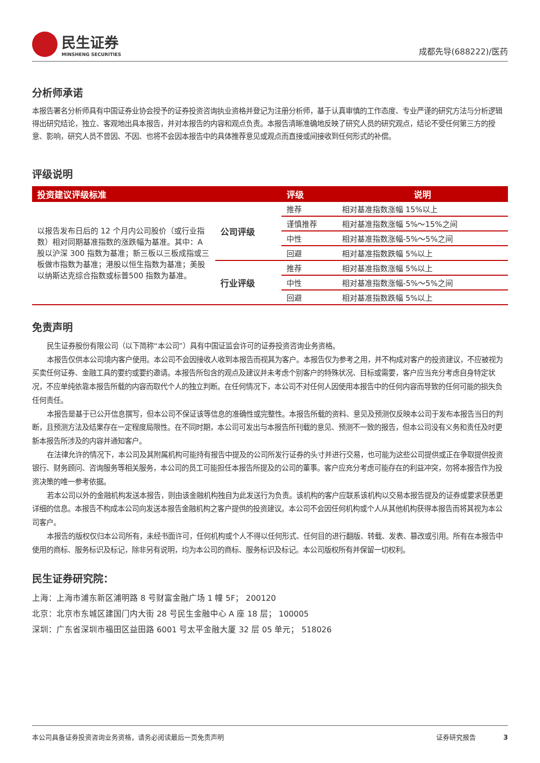民生证券
MINSHENG SECURITIES
成都先导(688222)/医药
分析师承诺
本报告署名分析师具有中国证券业协会授予的证券投资咨询执业资格并登记为注册分析师，基于认真审慎的工作态度、专业严谨的研究方法与分析逻辑得出研究结论，独立、客观地出具本报告，并对本报告的内容和观点负责。本报告清晰准确地反映了研究人员的研究观点，结论不受任何第三方的授意、影响，研究人员不曾因、不因、也将不会因本报告中的具体推荐意见或观点而直接或间接收到任何形式的补偿。
评级说明
| 投资建议评级标准 | | 评级 | 说明 |
| --- | --- | --- | --- |
| 以报告发布日后的 12 个月内公司股价（或行业指数）相对同期基准指数的涨跌幅为基准。其中：A 股以沪深 300 指数为基准；新三板以三板成指或三板做市指数为基准；港股以恒生指数为基准；美股以纳斯达克综合指数或标普500 指数为基准。 | 公司评级 | 推荐 | 相对基准指数涨幅 15%以上 |
| | | 谨慎推荐 | 相对基准指数涨幅 5%～15%之间 |
| | | 中性 | 相对基准指数涨幅-5%～5%之间 |
| | | 回避 | 相对基准指数跌幅 5%以上 |
| | 行业评级 | 推荐 | 相对基准指数涨幅 5%以上 |
| | | 中性 | 相对基准指数涨幅-5%～5%之间 |
| | | 回避 | 相对基准指数跌幅 5%以上 |
免责声明
民生证券股份有限公司（以下简称“本公司”）具有中国证监会许可的证券投资咨询业务资格。
本报告仅供本公司境内客户使用。本公司不会因接收人收到本报告而视其为客户。本报告仅为参考之用，并不构成对客户的投资建议，不应被视为买卖任何证券、金融工具的要约或要约邀请。本报告所包含的观点及建议并未考虑个别客户的特殊状况、目标或需要，客户应当充分考虑自身特定状况，不应单纯依靠本报告所载的内容而取代个人的独立判断。在任何情况下，本公司不对任何人因使用本报告中的任何内容而导致的任何可能的损失负任何责任。
本报告是基于已公开信息撰写，但本公司不保证该等信息的准确性或完整性。本报告所载的资料、意见及预测仅反映本公司于发布本报告当日的判断，且预测方法及结果存在一定程度局限性。在不同时期，本公司可发出与本报告所刊载的意见、预测不一致的报告，但本公司没有义务和责任及时更新本报告所涉及的内容并通知客户。
在法律允许的情况下，本公司及其附属机构可能持有报告中提及的公司所发行证券的头寸并进行交易，也可能为这些公司提供或正在争取提供投资银行、财务顾问、咨询服务等相关服务，本公司的员工可能担任本报告所提及的公司的董事。客户应充分考虑可能存在的利益冲突，勿将本报告作为投资决策的唯一参考依据。
若本公司以外的金融机构发送本报告，则由该金融机构独自为此发送行为负责。该机构的客户应联系该机构以交易本报告提及的证券或要求获悉更详细的信息。本报告不构成本公司向发送本报告金融机构之客户提供的投资建议。本公司不会因任何机构或个人从其他机构获得本报告而将其视为本公司客户。
本报告的版权仅归本公司所有，未经书面许可，任何机构或个人不得以任何形式、任何目的进行翻版、转载、发表、篡改或引用。所有在本报告中使用的商标、服务标识及标记，除非另有说明，均为本公司的商标、服务标识及标记。本公司版权所有并保留一切权利。
民生证券研究院：
上海：上海市浦东新区浦明路 8 号财富金融广场 1 幢 5F； 200120
北京：北京市东城区建国门内大街 28 号民生金融中心 A 座 18 层； 100005
深圳：广东省深圳市福田区益田路 6001 号太平金融大厦 32 层 05 单元； 518026
本公司具备证券投资咨询业务资格，请务必阅读最后一页免责声明 证券研究报告 3